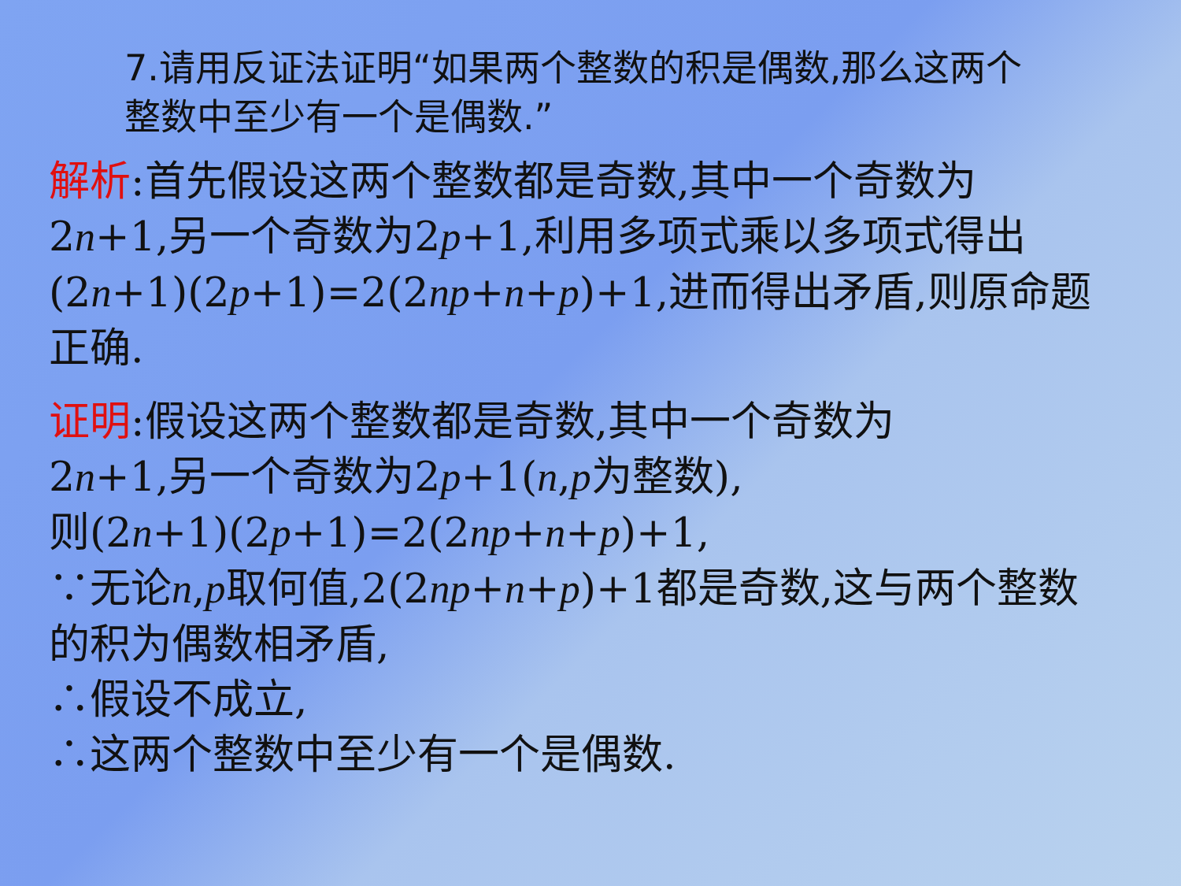7.请用反证法证明“如果两个整数的积是偶数,那么这两个整数中至少有一个是偶数.”
解析:首先假设这两个整数都是奇数,其中一个奇数为2n+1,另一个奇数为2p+1,利用多项式乘以多项式得出(2n+1)(2p+1)=2(2np+n+p)+1,进而得出矛盾,则原命题正确.
证明:假设这两个整数都是奇数,其中一个奇数为
2n+1,另一个奇数为2p+1(n,p为整数),
则(2n+1)(2p+1)=2(2np+n+p)+1,
∵无论n,p取何值,2(2np+n+p)+1都是奇数,这与两个整数的积为偶数相矛盾,
∴假设不成立,
∴这两个整数中至少有一个是偶数.